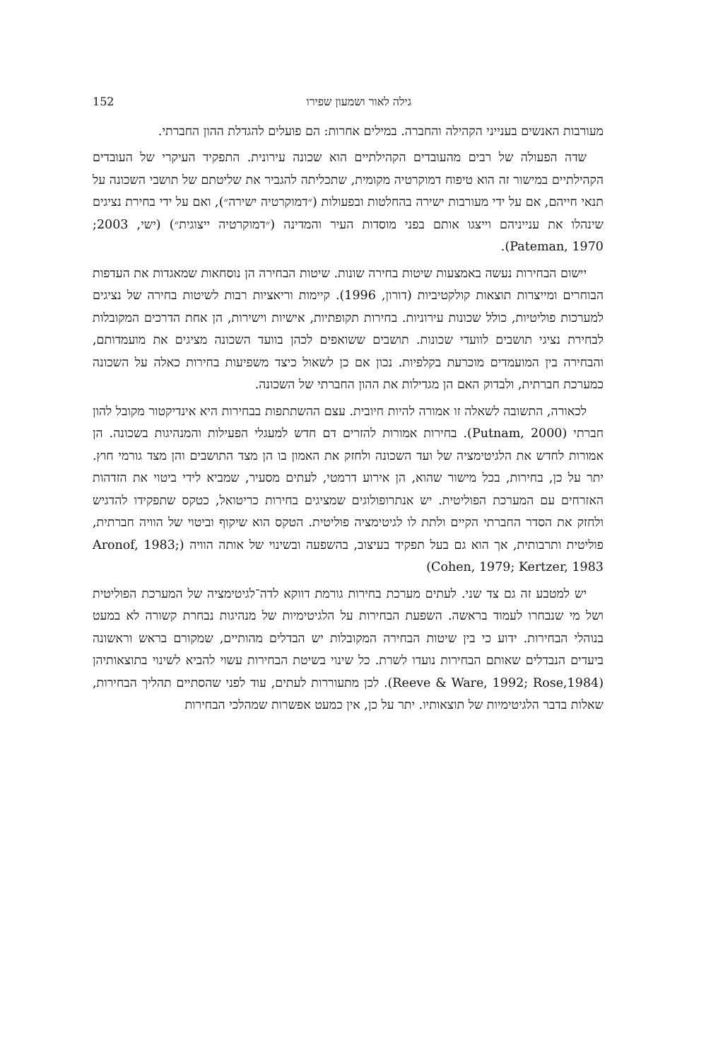גילה לאור ושמעון שפירו 152
מעורבות האנשים בענייני הקהילה והחברה. במילים אחרות: הם פועלים להגדלת ההון החברתי.
שדה הפעולה של רבים מהעובדים הקהילתיים הוא שכונה עירונית. התפקיד העיקרי של העובדים הקהילתיים במישור זה הוא טיפוח דמוקרטיה מקומית, שתכליתה להגביר את שליטתם של תושבי השכונה על תנאי חייהם, אם על ידי מעורבות ישירה בהחלטות ובפעולות (״דמוקרטיה ישירה״), ואם על ידי בחירת נציגים שינהלו את ענייניהם וייצגו אותם בפני מוסדות העיר והמדינה (״דמוקרטיה ייצוגית״) (ישי, 2003; Pateman, 1970).
יישום הבחירות נעשה באמצעות שיטות בחירה שונות. שיטות הבחירה הן נוסחאות שמאגדות את העדפות הבוחרים ומייצרות תוצאות קולקטיביות (דורון, 1996). קיימות וריאציות רבות לשיטות בחירה של נציגים למערכות פוליטיות, כולל שכונות עירוניות. בחירות תקופתיות, אישיות וישירות, הן אחת הדרכים המקובלות לבחירת נציגי תושבים לוועדי שכונות. תושבים ששואפים לכהן בוועד השכונה מציגים את מועמדותם, והבחירה בין המועמדים מוכרעת בקלפיות. נכון אם כן לשאול כיצד משפיעות בחירות כאלה על השכונה כמערכת חברתית, ולבדוק האם הן מגדילות את ההון החברתי של השכונה.
לכאורה, התשובה לשאלה זו אמורה להיות חיובית. עצם ההשתתפות בבחירות היא אינדיקטור מקובל להון חברתי (Putnam, 2000). בחירות אמורות להזרים דם חדש למעגלי הפעילות והמנהיגות בשכונה. הן אמורות לחדש את הלגיטימציה של ועד השכונה ולחזק את האמון בו הן מצד התושבים והן מצד גורמי חוץ. יתר על כן, בחירות, בכל מישור שהוא, הן אירוע דרמטי, לעתים מסעיר, שמביא לידי ביטוי את הזדהות האזרחים עם המערכת הפוליטית. יש אנתרופולוגים שמציגים בחירות כריטואל, כטקס שתפקידו להדגיש ולחזק את הסדר החברתי הקיים ולתת לו לגיטימציה פוליטית. הטקס הוא שיקוף וביטוי של הוויה חברתית, פוליטית ותרבותית, אך הוא גם בעל תפקיד בעיצוב, בהשפעה ובשינוי של אותה הוויה (Aronof, 1983; Cohen, 1979; Kertzer, 1983)
יש למטבע זה גם צד שני. לעתים מערכת בחירות גורמת דווקא לדה־לגיטימציה של המערכת הפוליטית ושל מי שנבחרו לעמוד בראשה. השפעת הבחירות על הלגיטימיות של מנהיגות נבחרת קשורה לא במעט בנוהלי הבחירות. ידוע כי בין שיטות הבחירה המקובלות יש הבדלים מהותיים, שמקורם בראש וראשונה ביעדים הנבדלים שאותם הבחירות נועדו לשרת. כל שינוי בשיטת הבחירות עשוי להביא לשינוי בתוצאותיהן (Reeve & Ware, 1992; Rose,1984). לכן מתעוררות לעתים, עוד לפני שהסתיים תהליך הבחירות, שאלות בדבר הלגיטימיות של תוצאותיו. יתר על כן, אין כמעט אפשרות שמהלכי הבחירות